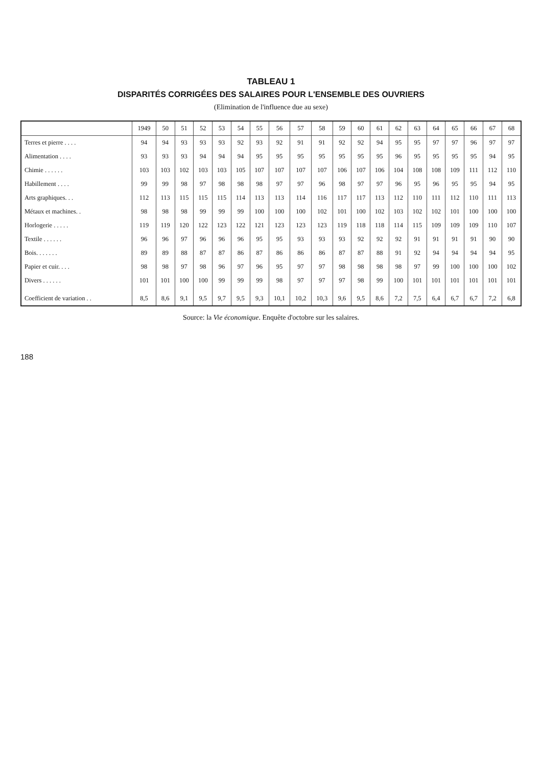TABLEAU 1
DISPARITÉS CORRIGÉES DES SALAIRES POUR L'ENSEMBLE DES OUVRIERS
(Elimination de l'influence due au sexe)
| | 1949 | 50 | 51 | 52 | 53 | 54 | 55 | 56 | 57 | 58 | 59 | 60 | 61 | 62 | 63 | 64 | 65 | 66 | 67 | 68 |
| --- | --- | --- | --- | --- | --- | --- | --- | --- | --- | --- | --- | --- | --- | --- | --- | --- | --- | --- | --- | --- |
| Terres et pierre . . . . | 94 | 94 | 93 | 93 | 93 | 92 | 93 | 92 | 91 | 91 | 92 | 92 | 94 | 95 | 95 | 97 | 97 | 96 | 97 | 97 |
| Alimentation . . . . | 93 | 93 | 93 | 94 | 94 | 94 | 95 | 95 | 95 | 95 | 95 | 95 | 95 | 96 | 95 | 95 | 95 | 95 | 94 | 95 |
| Chimie . . . . . . | 103 | 103 | 102 | 103 | 103 | 105 | 107 | 107 | 107 | 107 | 106 | 107 | 106 | 104 | 108 | 108 | 109 | 111 | 112 | 110 |
| Habillement . . . . | 99 | 99 | 98 | 97 | 98 | 98 | 98 | 97 | 97 | 96 | 98 | 97 | 97 | 96 | 95 | 96 | 95 | 95 | 94 | 95 |
| Arts graphiques. . . | 112 | 113 | 115 | 115 | 115 | 114 | 113 | 113 | 114 | 116 | 117 | 117 | 113 | 112 | 110 | 111 | 112 | 110 | 111 | 113 |
| Métaux et machines. . | 98 | 98 | 98 | 99 | 99 | 99 | 100 | 100 | 100 | 102 | 101 | 100 | 102 | 103 | 102 | 102 | 101 | 100 | 100 | 100 |
| Horlogerie . . . . . | 119 | 119 | 120 | 122 | 123 | 122 | 121 | 123 | 123 | 123 | 119 | 118 | 118 | 114 | 115 | 109 | 109 | 109 | 110 | 107 |
| Textile . . . . . . | 96 | 96 | 97 | 96 | 96 | 96 | 95 | 95 | 93 | 93 | 93 | 92 | 92 | 92 | 91 | 91 | 91 | 91 | 90 | 90 |
| Bois. . . . . . . | 89 | 89 | 88 | 87 | 87 | 86 | 87 | 86 | 86 | 86 | 87 | 87 | 88 | 91 | 92 | 94 | 94 | 94 | 94 | 95 |
| Papier et cuir. . . . | 98 | 98 | 97 | 98 | 96 | 97 | 96 | 95 | 97 | 97 | 98 | 98 | 98 | 98 | 97 | 99 | 100 | 100 | 100 | 102 |
| Divers . . . . . . | 101 | 101 | 100 | 100 | 99 | 99 | 99 | 98 | 97 | 97 | 97 | 98 | 99 | 100 | 101 | 101 | 101 | 101 | 101 | 101 |
| Coefficient de variation . . | 8,5 | 8,6 | 9,1 | 9,5 | 9,7 | 9,5 | 9,3 | 10,1 | 10,2 | 10,3 | 9,6 | 9,5 | 8,6 | 7,2 | 7,5 | 6,4 | 6,7 | 6,7 | 7,2 | 6,8 |
Source: la Vie économique. Enquête d'octobre sur les salaires.
188